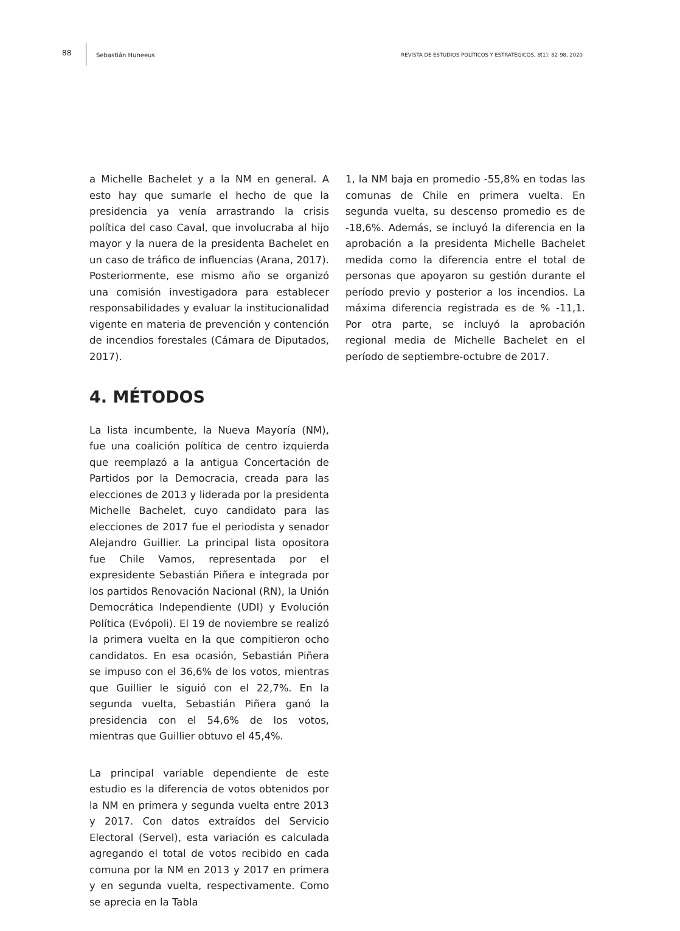88 Sebastián Huneeus REVISTA DE ESTUDIOS POLÍTICOS Y ESTRATÉGICOS, 8(1): 82-98, 2020
a Michelle Bachelet y a la NM en general. A esto hay que sumarle el hecho de que la presidencia ya venía arrastrando la crisis política del caso Caval, que involucraba al hijo mayor y la nuera de la presidenta Bachelet en un caso de tráfico de influencias (Arana, 2017). Posteriormente, ese mismo año se organizó una comisión investigadora para establecer responsabilidades y evaluar la institucionalidad vigente en materia de prevención y contención de incendios forestales (Cámara de Diputados, 2017).
4. MÉTODOS
La lista incumbente, la Nueva Mayoría (NM), fue una coalición política de centro izquierda que reemplazó a la antigua Concertación de Partidos por la Democracia, creada para las elecciones de 2013 y liderada por la presidenta Michelle Bachelet, cuyo candidato para las elecciones de 2017 fue el periodista y senador Alejandro Guillier. La principal lista opositora fue Chile Vamos, representada por el expresidente Sebastián Piñera e integrada por los partidos Renovación Nacional (RN), la Unión Democrática Independiente (UDI) y Evolución Política (Evópoli). El 19 de noviembre se realizó la primera vuelta en la que compitieron ocho candidatos. En esa ocasión, Sebastián Piñera se impuso con el 36,6% de los votos, mientras que Guillier le siguió con el 22,7%. En la segunda vuelta, Sebastián Piñera ganó la presidencia con el 54,6% de los votos, mientras que Guillier obtuvo el 45,4%.
La principal variable dependiente de este estudio es la diferencia de votos obtenidos por la NM en primera y segunda vuelta entre 2013 y 2017. Con datos extraídos del Servicio Electoral (Servel), esta variación es calculada agregando el total de votos recibido en cada comuna por la NM en 2013 y 2017 en primera y en segunda vuelta, respectivamente. Como se aprecia en la Tabla
1, la NM baja en promedio -55,8% en todas las comunas de Chile en primera vuelta. En segunda vuelta, su descenso promedio es de -18,6%. Además, se incluyó la diferencia en la aprobación a la presidenta Michelle Bachelet medida como la diferencia entre el total de personas que apoyaron su gestión durante el período previo y posterior a los incendios. La máxima diferencia registrada es de % -11,1. Por otra parte, se incluyó la aprobación regional media de Michelle Bachelet en el período de septiembre-octubre de 2017.